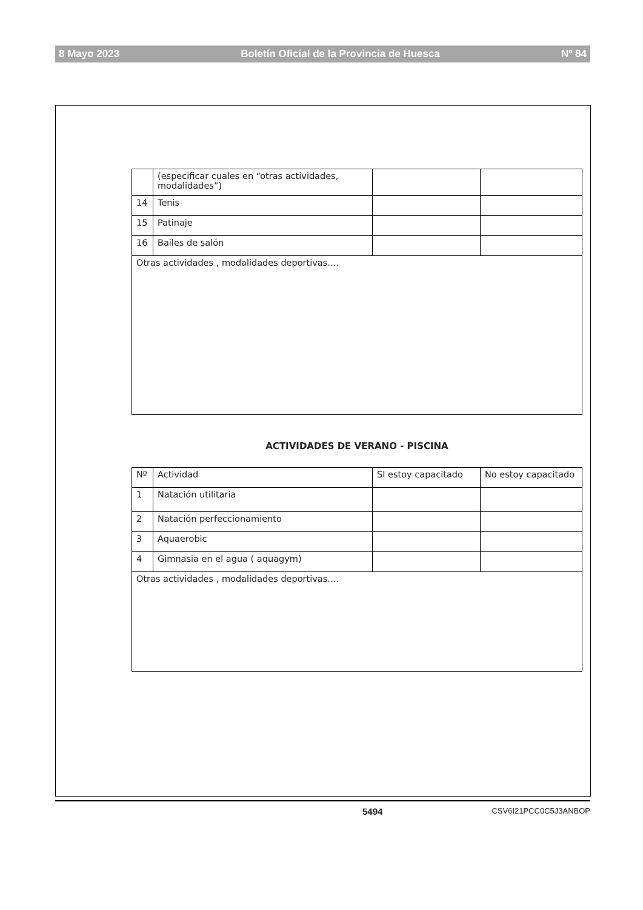8 Mayo 2023 Boletín Oficial de la Provincia de Huesca Nº 84
| | (especificar cuales en “otras actividades, modalidades”) | | |
| 14 | Tenis | | |
| 15 | Patinaje | | |
| 16 | Bailes de salón | | |
| Otras actividades , modalidades deportivas…. | | | |
ACTIVIDADES DE VERANO - PISCINA
| Nº | Actividad | SI estoy capacitado | No estoy capacitado |
| --- | --- | --- | --- |
| 1 | Natación utilitaria | | |
| 2 | Natación perfeccionamiento | | |
| 3 | Aquaerobic | | |
| 4 | Gimnasia en el agua ( aquagym) | | |
| Otras actividades , modalidades deportivas…. | | | |
5494 CSV6I21PCC0C5J3ANBOP